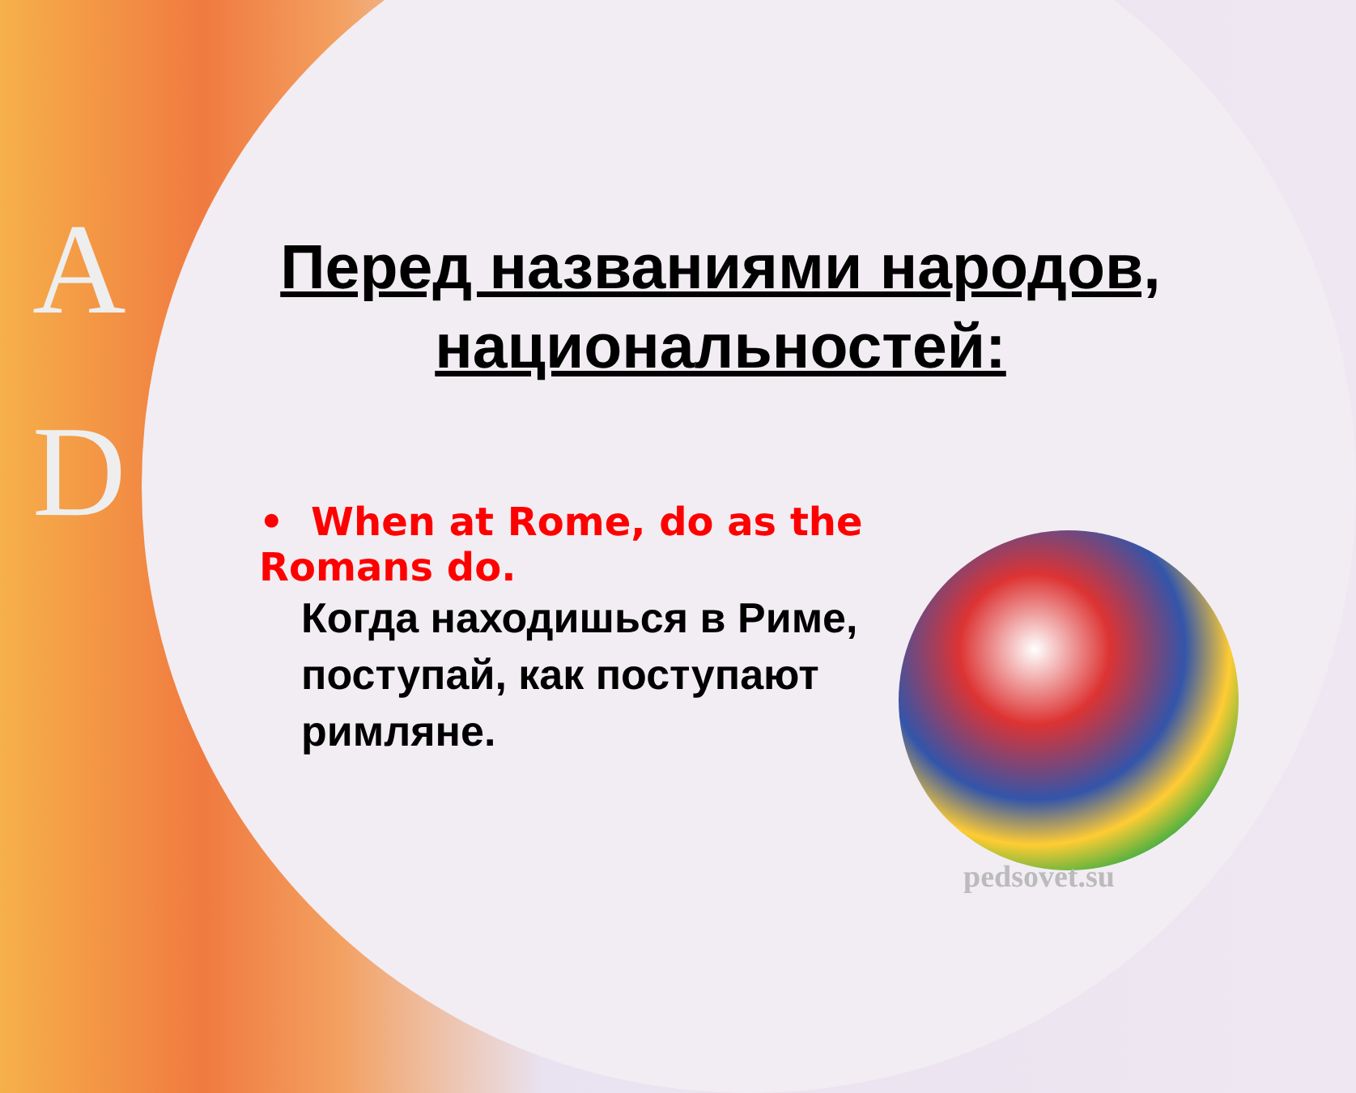A
D
Перед названиями народов, национальностей:
• When at Rome, do as the Romans do.
Когда находишься в Риме, поступай, как поступают римляне.
pedsovet.su